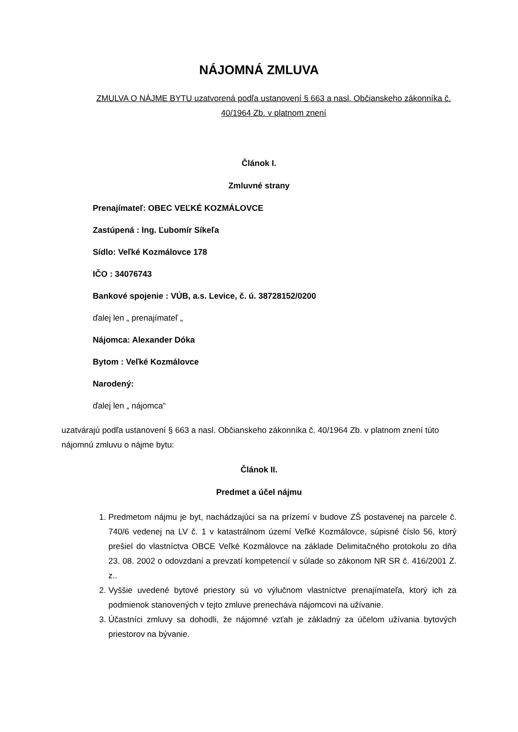NÁJOMNÁ ZMLUVA
ZMULVA O NÁJME BYTU uzatvorená podľa ustanovení § 663 a nasl. Občianskeho zákonníka č. 40/1964 Zb. v platnom znení
Článok I.
Zmluvné strany
Prenajímateľ: OBEC VEĽKÉ KOZMÁLOVCE
Zastúpená : Ing. Ľubomír Síkeľa
Sídlo: Veľké Kozmálovce 178
IČO : 34076743
Bankové spojenie : VÚB, a.s. Levice, č. ú. 38728152/0200
ďalej len „ prenajímateľ „
Nájomca: Alexander Dóka
Bytom : Veľké Kozmálovce
Narodený:
ďalej len „ nájomca“
uzatvárajú podľa ustanovení § 663 a nasl. Občianskeho zákonníka č. 40/1964 Zb. v platnom znení túto nájomnú zmluvu o nájme bytu:
Článok II.
Predmet a účel nájmu
1. Predmetom nájmu je byt, nachádzajúci sa na prízemí v budove ZŠ postavenej na parcele č. 740/6 vedenej na LV č. 1 v katastrálnom území Veľké Kozmálovce, súpisné číslo 56, ktorý prešiel do vlastníctva OBCE Veľké Kozmálovce na základe Delimitačného protokolu zo dňa 23. 08. 2002 o odovzdaní a prevzatí kompetencií v súlade so zákonom NR SR č. 416/2001 Z. z..
2. Vyššie uvedené bytové priestory sú vo výlučnom vlastníctve prenajímateľa, ktorý ich za podmienok stanovených v tejto zmluve prenecháva nájomcovi na užívanie.
3. Účastníci zmluvy sa dohodli, že nájomné vzťah je základný za účelom užívania bytových priestorov na bývanie.